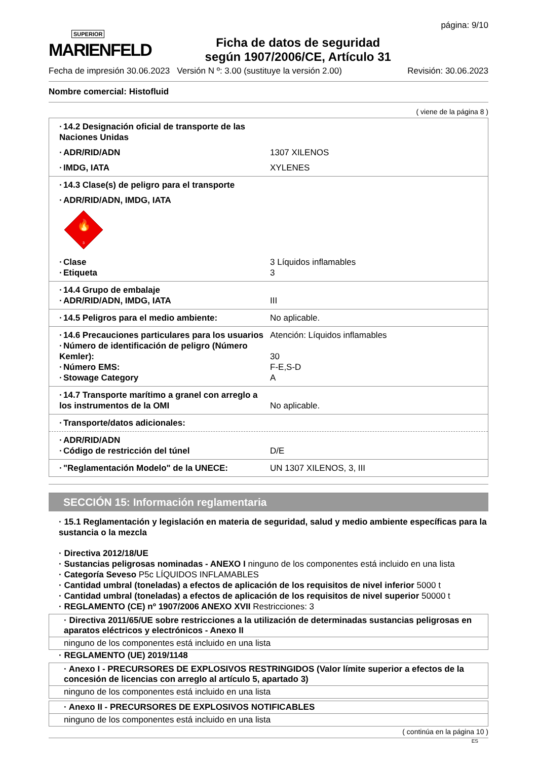SUPERIOR
MARIENFELD
Ficha de datos de seguridad
según 1907/2006/CE, Artículo 31
página: 9/10
Fecha de impresión 30.06.2023 Versión N º: 3.00 (sustituye la versión 2.00) Revisión: 30.06.2023
Nombre comercial: Histofluid
( viene de la página 8 )
· 14.2 Designación oficial de transporte de las Naciones Unidas
· ADR/RID/ADN 1307 XILENOS
· IMDG, IATA XYLENES
· 14.3 Clase(s) de peligro para el transporte
· ADR/RID/ADN, IMDG, IATA
🔥
3
· Clase 3 Líquidos inflamables
· Etiqueta 3
· 14.4 Grupo de embalaje
· ADR/RID/ADN, IMDG, IATA III
· 14.5 Peligros para el medio ambiente: No aplicable.
· 14.6 Precauciones particulares para los usuarios Atención: Líquidos inflamables
· Número de identificación de peligro (Número Kemler): 30
· Número EMS: F-E,S-D
· Stowage Category A
· 14.7 Transporte marítimo a granel con arreglo a los instrumentos de la OMI No aplicable.
· Transporte/datos adicionales:
· ADR/RID/ADN
· Código de restricción del túnel D/E
· "Reglamentación Modelo" de la UNECE: UN 1307 XILENOS, 3, III
SECCIÓN 15: Información reglamentaria
· 15.1 Reglamentación y legislación en materia de seguridad, salud y medio ambiente específicas para la sustancia o la mezcla
· Directiva 2012/18/UE
· Sustancias peligrosas nominadas - ANEXO I ninguno de los componentes está incluido en una lista
· Categoría Seveso P5c LÍQUIDOS INFLAMABLES
· Cantidad umbral (toneladas) a efectos de aplicación de los requisitos de nivel inferior 5000 t
· Cantidad umbral (toneladas) a efectos de aplicación de los requisitos de nivel superior 50000 t
· REGLAMENTO (CE) nº 1907/2006 ANEXO XVII Restricciones: 3
· Directiva 2011/65/UE sobre restricciones a la utilización de determinadas sustancias peligrosas en aparatos eléctricos y electrónicos - Anexo II
ninguno de los componentes está incluido en una lista
· REGLAMENTO (UE) 2019/1148
· Anexo I - PRECURSORES DE EXPLOSIVOS RESTRINGIDOS (Valor límite superior a efectos de la concesión de licencias con arreglo al artículo 5, apartado 3)
ninguno de los componentes está incluido en una lista
· Anexo II - PRECURSORES DE EXPLOSIVOS NOTIFICABLES
ninguno de los componentes está incluido en una lista
( continúa en la página 10 )
ES